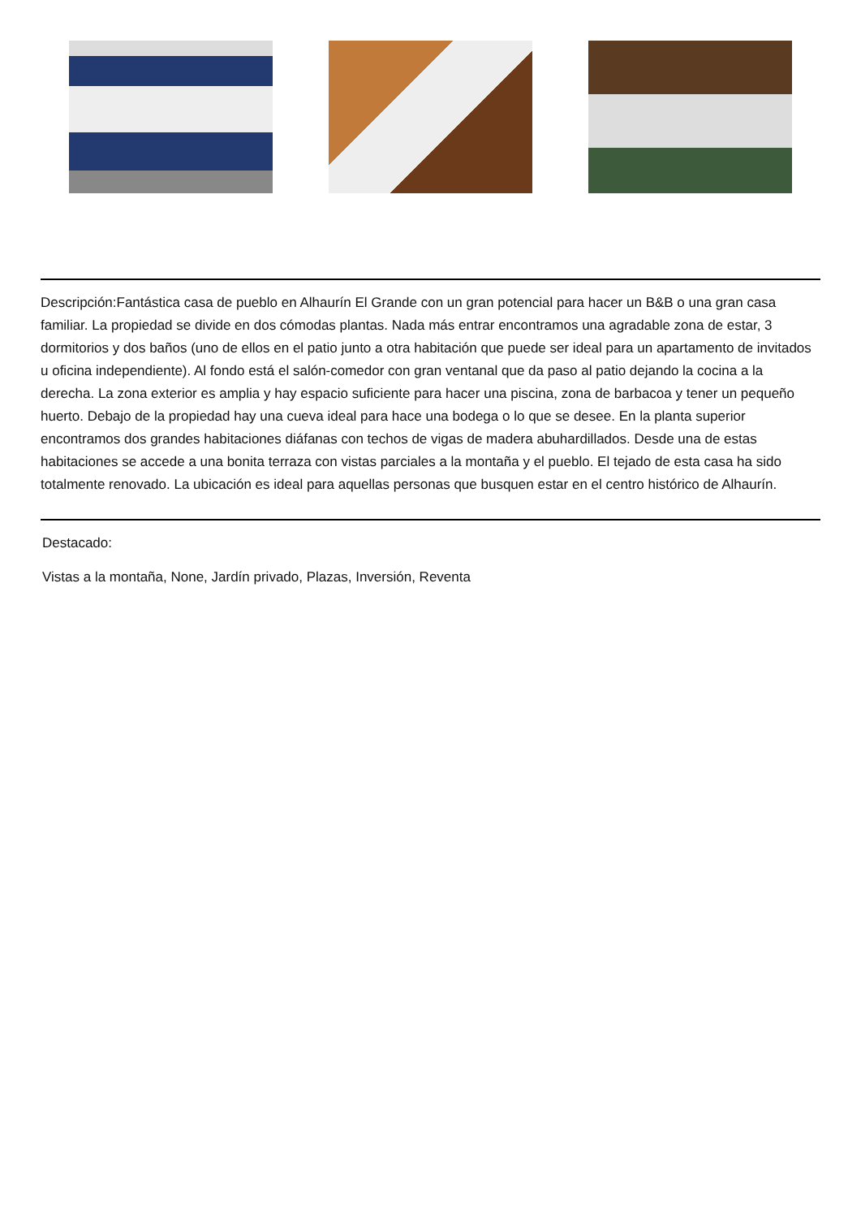Descripción:Fantástica casa de pueblo en Alhaurín El Grande con un gran potencial para hacer un B&B o una gran casa familiar. La propiedad se divide en dos cómodas plantas. Nada más entrar encontramos una agradable zona de estar, 3 dormitorios y dos baños (uno de ellos en el patio junto a otra habitación que puede ser ideal para un apartamento de invitados u oficina independiente). Al fondo está el salón-comedor con gran ventanal que da paso al patio dejando la cocina a la derecha. La zona exterior es amplia y hay espacio suficiente para hacer una piscina, zona de barbacoa y tener un pequeño huerto. Debajo de la propiedad hay una cueva ideal para hace una bodega o lo que se desee. En la planta superior encontramos dos grandes habitaciones diáfanas con techos de vigas de madera abuhardillados. Desde una de estas habitaciones se accede a una bonita terraza con vistas parciales a la montaña y el pueblo. El tejado de esta casa ha sido totalmente renovado. La ubicación es ideal para aquellas personas que busquen estar en el centro histórico de Alhaurín.
Destacado:
Vistas a la montaña, None, Jardín privado, Plazas, Inversión, Reventa